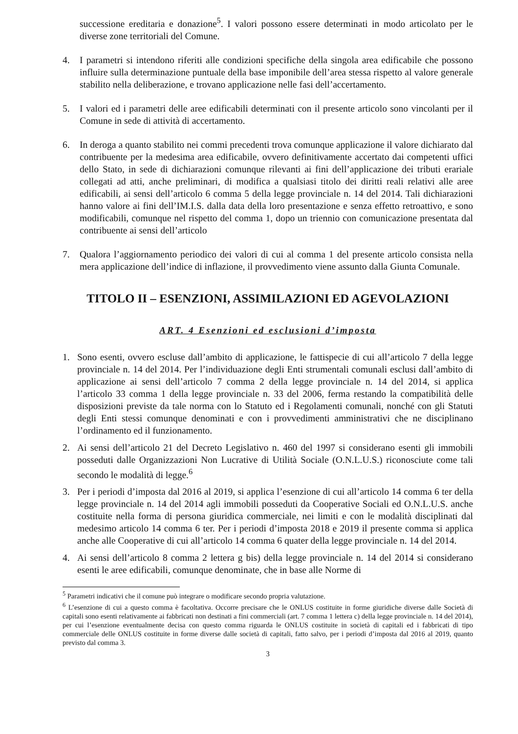successione ereditaria e donazione<sup>5</sup>. I valori possono essere determinati in modo articolato per le diverse zone territoriali del Comune.
4. I parametri si intendono riferiti alle condizioni specifiche della singola area edificabile che possono influire sulla determinazione puntuale della base imponibile dell’area stessa rispetto al valore generale stabilito nella deliberazione, e trovano applicazione nelle fasi dell’accertamento.
5. I valori ed i parametri delle aree edificabili determinati con il presente articolo sono vincolanti per il Comune in sede di attività di accertamento.
6. In deroga a quanto stabilito nei commi precedenti trova comunque applicazione il valore dichiarato dal contribuente per la medesima area edificabile, ovvero definitivamente accertato dai competenti uffici dello Stato, in sede di dichiarazioni comunque rilevanti ai fini dell’applicazione dei tributi erariale collegati ad atti, anche preliminari, di modifica a qualsiasi titolo dei diritti reali relativi alle aree edificabili, ai sensi dell’articolo 6 comma 5 della legge provinciale n. 14 del 2014. Tali dichiarazioni hanno valore ai fini dell’IM.I.S. dalla data della loro presentazione e senza effetto retroattivo, e sono modificabili, comunque nel rispetto del comma 1, dopo un triennio con comunicazione presentata dal contribuente ai sensi dell’articolo
7. Qualora l’aggiornamento periodico dei valori di cui al comma 1 del presente articolo consista nella mera applicazione dell’indice di inflazione, il provvedimento viene assunto dalla Giunta Comunale.
TITOLO II – ESENZIONI, ASSIMILAZIONI ED AGEVOLAZIONI
ART. 4 Esenzioni ed esclusioni d’imposta
1. Sono esenti, ovvero escluse dall’ambito di applicazione, le fattispecie di cui all’articolo 7 della legge provinciale n. 14 del 2014. Per l’individuazione degli Enti strumentali comunali esclusi dall’ambito di applicazione ai sensi dell’articolo 7 comma 2 della legge provinciale n. 14 del 2014, si applica l’articolo 33 comma 1 della legge provinciale n. 33 del 2006, ferma restando la compatibilità delle disposizioni previste da tale norma con lo Statuto ed i Regolamenti comunali, nonché con gli Statuti degli Enti stessi comunque denominati e con i provvedimenti amministrativi che ne disciplinano l’ordinamento ed il funzionamento.
2. Ai sensi dell’articolo 21 del Decreto Legislativo n. 460 del 1997 si considerano esenti gli immobili posseduti dalle Organizzazioni Non Lucrative di Utilità Sociale (O.N.L.U.S.) riconosciute come tali secondo le modalità di legge.<sup>6</sup>
3. Per i periodi d’imposta dal 2016 al 2019, si applica l’esenzione di cui all’articolo 14 comma 6 ter della legge provinciale n. 14 del 2014 agli immobili posseduti da Cooperative Sociali ed O.N.L.U.S. anche costituite nella forma di persona giuridica commerciale, nei limiti e con le modalità disciplinati dal medesimo articolo 14 comma 6 ter. Per i periodi d’imposta 2018 e 2019 il presente comma si applica anche alle Cooperative di cui all’articolo 14 comma 6 quater della legge provinciale n. 14 del 2014.
4. Ai sensi dell’articolo 8 comma 2 lettera g bis) della legge provinciale n. 14 del 2014 si considerano esenti le aree edificabili, comunque denominate, che in base alle Norme di
<sup>5</sup> Parametri indicativi che il comune può integrare o modificare secondo propria valutazione.
<sup>6</sup> L’esenzione di cui a questo comma è facoltativa. Occorre precisare che le ONLUS costituite in forme giuridiche diverse dalle Società di capitali sono esenti relativamente ai fabbricati non destinati a fini commerciali (art. 7 comma 1 lettera c) della legge provinciale n. 14 del 2014), per cui l’esenzione eventualmente decisa con questo comma riguarda le ONLUS costituite in società di capitali ed i fabbricati di tipo commerciale delle ONLUS costituite in forme diverse dalle società di capitali, fatto salvo, per i periodi d’imposta dal 2016 al 2019, quanto previsto dal comma 3.
3